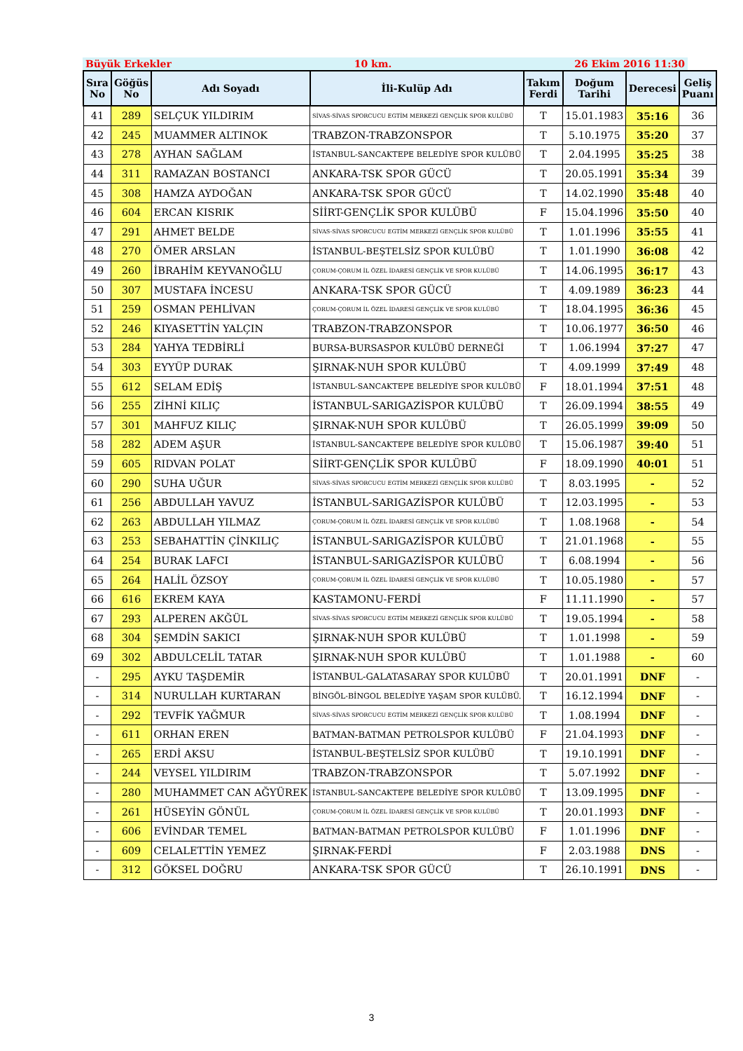Büyük Erkekler 10 km. 26 Ekim 2016 11:30
| Sıra No | Göğüs No | Adı Soyadı | İli-Kulüp Adı | Takım Ferdi | Doğum Tarihi | Derecesi | Geliş Puanı |
| --- | --- | --- | --- | --- | --- | --- | --- |
| 41 | 289 | SELÇUK YILDIRIM | SİVAS-SİVAS SPORCUCU EGTİM MERKEZİ GENÇLİK SPOR KULÜBÜ | T | 15.01.1983 | 35:16 | 36 |
| 42 | 245 | MUAMMER ALTINOK | TRABZON-TRABZONSPOR | T | 5.10.1975 | 35:20 | 37 |
| 43 | 278 | AYHAN SAĞLAM | İSTANBUL-SANCAKTEPE BELEDİYE SPOR KULÜBÜ | T | 2.04.1995 | 35:25 | 38 |
| 44 | 311 | RAMAZAN BOSTANCI | ANKARA-TSK SPOR GÜCÜ | T | 20.05.1991 | 35:34 | 39 |
| 45 | 308 | HAMZA AYDOĞAN | ANKARA-TSK SPOR GÜCÜ | T | 14.02.1990 | 35:48 | 40 |
| 46 | 604 | ERCAN KISRIK | SİİRT-GENÇLİK SPOR KULÜBÜ | F | 15.04.1996 | 35:50 | 40 |
| 47 | 291 | AHMET BELDE | SİVAS-SİVAS SPORCUCU EGTİM MERKEZİ GENÇLİK SPOR KULÜBÜ | T | 1.01.1996 | 35:55 | 41 |
| 48 | 270 | ÖMER ARSLAN | İSTANBUL-BEŞTELSİZ SPOR KULÜBÜ | T | 1.01.1990 | 36:08 | 42 |
| 49 | 260 | İBRAHİM KEYVANOĞLU | ÇORUM-ÇORUM İL ÖZEL İDARESİ GENÇLİK VE SPOR KULÜBÜ | T | 14.06.1995 | 36:17 | 43 |
| 50 | 307 | MUSTAFA İNCESU | ANKARA-TSK SPOR GÜCÜ | T | 4.09.1989 | 36:23 | 44 |
| 51 | 259 | OSMAN PEHLİVAN | ÇORUM-ÇORUM İL ÖZEL İDARESİ GENÇLİK VE SPOR KULÜBÜ | T | 18.04.1995 | 36:36 | 45 |
| 52 | 246 | KIYASETTİN YALÇIN | TRABZON-TRABZONSPOR | T | 10.06.1977 | 36:50 | 46 |
| 53 | 284 | YAHYA TEDBİRLİ | BURSA-BURSASPOR KULÜBÜ DERNEĞİ | T | 1.06.1994 | 37:27 | 47 |
| 54 | 303 | EYYÜP DURAK | ŞIRNAK-NUH SPOR KULÜBÜ | T | 4.09.1999 | 37:49 | 48 |
| 55 | 612 | SELAM EDİŞ | İSTANBUL-SANCAKTEPE BELEDİYE SPOR KULÜBÜ | F | 18.01.1994 | 37:51 | 48 |
| 56 | 255 | ZİHNİ KILIÇ | İSTANBUL-SARIGAZİSPOR KULÜBÜ | T | 26.09.1994 | 38:55 | 49 |
| 57 | 301 | MAHFUZ KILIÇ | ŞIRNAK-NUH SPOR KULÜBÜ | T | 26.05.1999 | 39:09 | 50 |
| 58 | 282 | ADEM AŞUR | İSTANBUL-SANCAKTEPE BELEDİYE SPOR KULÜBÜ | T | 15.06.1987 | 39:40 | 51 |
| 59 | 605 | RIDVAN POLAT | SİİRT-GENÇLİK SPOR KULÜBÜ | F | 18.09.1990 | 40:01 | 51 |
| 60 | 290 | SUHA UĞUR | SİVAS-SİVAS SPORCUCU EGTİM MERKEZİ GENÇLİK SPOR KULÜBÜ | T | 8.03.1995 | - | 52 |
| 61 | 256 | ABDULLAH YAVUZ | İSTANBUL-SARIGAZİSPOR KULÜBÜ | T | 12.03.1995 | - | 53 |
| 62 | 263 | ABDULLAH YILMAZ | ÇORUM-ÇORUM İL ÖZEL İDARESİ GENÇLİK VE SPOR KULÜBÜ | T | 1.08.1968 | - | 54 |
| 63 | 253 | SEBAHATTİN ÇİNKILIÇ | İSTANBUL-SARIGAZİSPOR KULÜBÜ | T | 21.01.1968 | - | 55 |
| 64 | 254 | BURAK LAFCI | İSTANBUL-SARIGAZİSPOR KULÜBÜ | T | 6.08.1994 | - | 56 |
| 65 | 264 | HALİL ÖZSOY | ÇORUM-ÇORUM İL ÖZEL İDARESİ GENÇLİK VE SPOR KULÜBÜ | T | 10.05.1980 | - | 57 |
| 66 | 616 | EKREM KAYA | KASTAMONU-FERDİ | F | 11.11.1990 | - | 57 |
| 67 | 293 | ALPEREN AKĞÜL | SİVAS-SİVAS SPORCUCU EGTİM MERKEZİ GENÇLİK SPOR KULÜBÜ | T | 19.05.1994 | - | 58 |
| 68 | 304 | ŞEMDİN SAKICI | ŞIRNAK-NUH SPOR KULÜBÜ | T | 1.01.1998 | - | 59 |
| 69 | 302 | ABDULCELİL TATAR | ŞIRNAK-NUH SPOR KULÜBÜ | T | 1.01.1988 | - | 60 |
| - | 295 | AYKU TAŞDEMİR | İSTANBUL-GALATASARAY SPOR KULÜBÜ | T | 20.01.1991 | DNF | - |
| - | 314 | NURULLAH KURTARAN | BİNGÖL-BİNGOL BELEDİYE YAŞAM SPOR KULÜBÜ. | T | 16.12.1994 | DNF | - |
| - | 292 | TEVFİK YAĞMUR | SİVAS-SİVAS SPORCUCU EGTİM MERKEZİ GENÇLİK SPOR KULÜBÜ | T | 1.08.1994 | DNF | - |
| - | 611 | ORHAN EREN | BATMAN-BATMAN PETROLSPOR KULÜBÜ | F | 21.04.1993 | DNF | - |
| - | 265 | ERDİ AKSU | İSTANBUL-BEŞTELSİZ SPOR KULÜBÜ | T | 19.10.1991 | DNF | - |
| - | 244 | VEYSEL YILDIRIM | TRABZON-TRABZONSPOR | T | 5.07.1992 | DNF | - |
| - | 280 | MUHAMMET CAN AĞYÜREK | İSTANBUL-SANCAKTEPE BELEDİYE SPOR KULÜBÜ | T | 13.09.1995 | DNF | - |
| - | 261 | HÜSEYİN GÖNÜL | ÇORUM-ÇORUM İL ÖZEL İDARESİ GENÇLİK VE SPOR KULÜBÜ | T | 20.01.1993 | DNF | - |
| - | 606 | EVİNDAR TEMEL | BATMAN-BATMAN PETROLSPOR KULÜBÜ | F | 1.01.1996 | DNF | - |
| - | 609 | CELALETTİN YEMEZ | ŞIRNAK-FERDİ | F | 2.03.1988 | DNS | - |
| - | 312 | GÖKSEL DOĞRU | ANKARA-TSK SPOR GÜCÜ | T | 26.10.1991 | DNS | - |
3